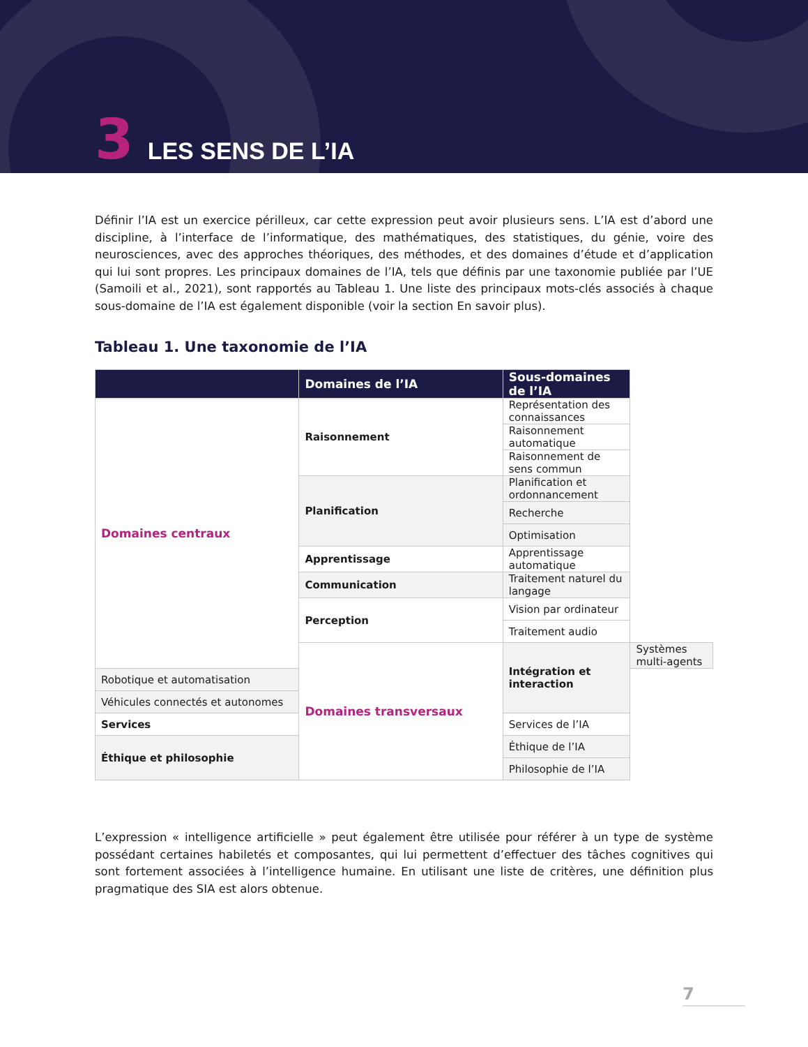3 LES SENS DE L’IA
Définir l’IA est un exercice périlleux, car cette expression peut avoir plusieurs sens. L’IA est d’abord une discipline, à l’interface de l’informatique, des mathématiques, des statistiques, du génie, voire des neurosciences, avec des approches théoriques, des méthodes, et des domaines d’étude et d’application qui lui sont propres. Les principaux domaines de l’IA, tels que définis par une taxonomie publiée par l’UE (Samoili et al., 2021), sont rapportés au Tableau 1. Une liste des principaux mots-clés associés à chaque sous-domaine de l’IA est également disponible (voir la section En savoir plus).
Tableau 1. Une taxonomie de l’IA
| | Domaines de l’IA | Sous-domaines de l’IA | |
| --- | --- | --- | --- |
| Domaines centraux | Raisonnement | Représentation des connaissances | |
| | | Raisonnement automatique | |
| | | Raisonnement de sens commun | |
| | Planification | Planification et ordonnancement | |
| | | Recherche | |
| | | Optimisation | |
| | Apprentissage | Apprentissage automatique | |
| | Communication | Traitement naturel du langage | |
| | Perception | Vision par ordinateur | |
| | | Traitement audio | |
| | Domaines transversaux | Intégration et interaction | Systèmes multi-agents |
| Robotique et automatisation | | | |
| Véhicules connectés et autonomes | | | |
| Services | | Services de l’IA | |
| Éthique et philosophie | | Éthique de l’IA | |
| | | Philosophie de l’IA | |
L’expression « intelligence artificielle » peut également être utilisée pour référer à un type de système possédant certaines habiletés et composantes, qui lui permettent d’effectuer des tâches cognitives qui sont fortement associées à l’intelligence humaine. En utilisant une liste de critères, une définition plus pragmatique des SIA est alors obtenue.
7